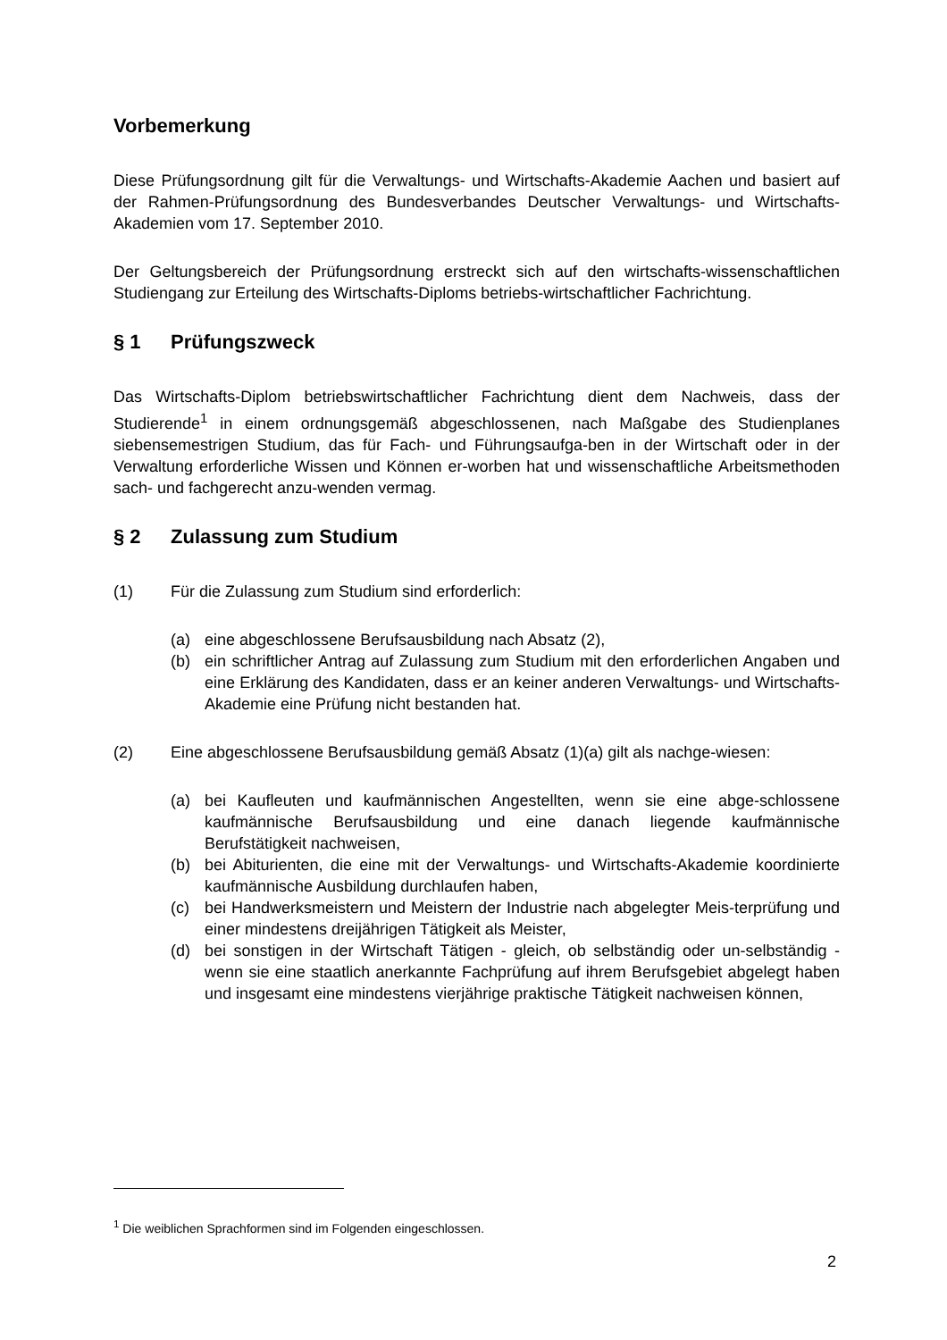Vorbemerkung
Diese Prüfungsordnung gilt für die Verwaltungs- und Wirtschafts-Akademie Aachen und basiert auf der Rahmen-Prüfungsordnung des Bundesverbandes Deutscher Verwaltungs- und Wirtschafts-Akademien vom 17. September 2010.
Der Geltungsbereich der Prüfungsordnung erstreckt sich auf den wirtschafts-wissenschaftlichen Studiengang zur Erteilung des Wirtschafts-Diploms betriebs-wirtschaftlicher Fachrichtung.
§ 1 Prüfungszweck
Das Wirtschafts-Diplom betriebswirtschaftlicher Fachrichtung dient dem Nachweis, dass der Studierende<sup>1</sup> in einem ordnungsgemäß abgeschlossenen, nach Maßgabe des Studienplanes siebensemestrigen Studium, das für Fach- und Führungsaufga-ben in der Wirtschaft oder in der Verwaltung erforderliche Wissen und Können er-worben hat und wissenschaftliche Arbeitsmethoden sach- und fachgerecht anzu-wenden vermag.
§ 2 Zulassung zum Studium
(1) Für die Zulassung zum Studium sind erforderlich:
(a) eine abgeschlossene Berufsausbildung nach Absatz (2),
(b) ein schriftlicher Antrag auf Zulassung zum Studium mit den erforderlichen Angaben und eine Erklärung des Kandidaten, dass er an keiner anderen Verwaltungs- und Wirtschafts-Akademie eine Prüfung nicht bestanden hat.
(2) Eine abgeschlossene Berufsausbildung gemäß Absatz (1)(a) gilt als nachge-wiesen:
(a) bei Kaufleuten und kaufmännischen Angestellten, wenn sie eine abge-schlossene kaufmännische Berufsausbildung und eine danach liegende kaufmännische Berufstätigkeit nachweisen,
(b) bei Abiturienten, die eine mit der Verwaltungs- und Wirtschafts-Akademie koordinierte kaufmännische Ausbildung durchlaufen haben,
(c) bei Handwerksmeistern und Meistern der Industrie nach abgelegter Meis-terprüfung und einer mindestens dreijährigen Tätigkeit als Meister,
(d) bei sonstigen in der Wirtschaft Tätigen - gleich, ob selbständig oder un-selbständig - wenn sie eine staatlich anerkannte Fachprüfung auf ihrem Berufsgebiet abgelegt haben und insgesamt eine mindestens vierjährige praktische Tätigkeit nachweisen können,
<sup>1</sup> Die weiblichen Sprachformen sind im Folgenden eingeschlossen.
2